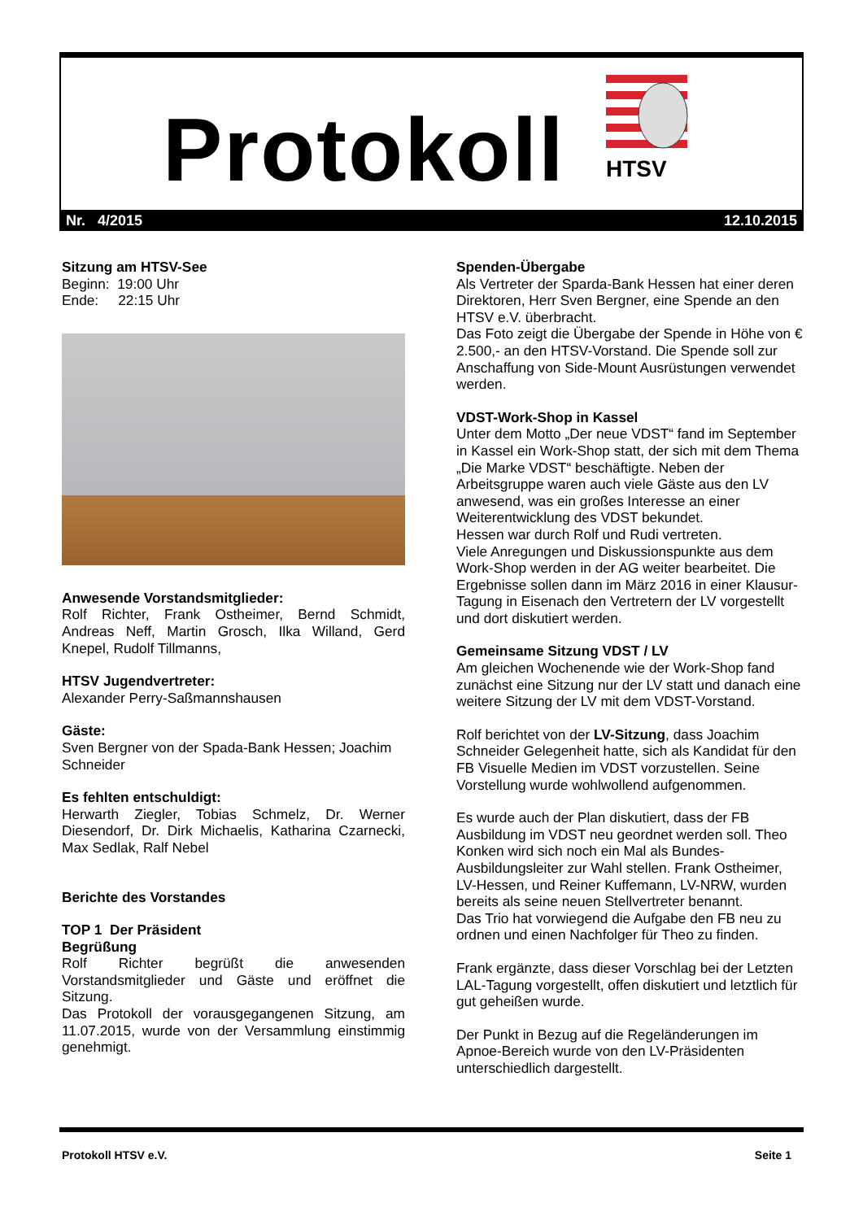Protokoll
HTSV
Nr. 4/2015 12.10.2015
Sitzung am HTSV-See
Beginn: 19:00 Uhr
Ende: 22:15 Uhr
Anwesende Vorstandsmitglieder:
Rolf Richter, Frank Ostheimer, Bernd Schmidt, Andreas Neff, Martin Grosch, Ilka Willand, Gerd Knepel, Rudolf Tillmanns,
HTSV Jugendvertreter:
Alexander Perry-Saßmannshausen
Gäste:
Sven Bergner von der Spada-Bank Hessen; Joachim Schneider
Es fehlten entschuldigt:
Herwarth Ziegler, Tobias Schmelz, Dr. Werner Diesendorf, Dr. Dirk Michaelis, Katharina Czarnecki, Max Sedlak, Ralf Nebel
Berichte des Vorstandes
TOP 1 Der Präsident
Begrüßung
Rolf Richter begrüßt die anwesenden Vorstandsmitglieder und Gäste und eröffnet die Sitzung.
Das Protokoll der vorausgegangenen Sitzung, am 11.07.2015, wurde von der Versammlung einstimmig genehmigt.
Spenden-Übergabe
Als Vertreter der Sparda-Bank Hessen hat einer deren Direktoren, Herr Sven Bergner, eine Spende an den HTSV e.V. überbracht.
Das Foto zeigt die Übergabe der Spende in Höhe von € 2.500,- an den HTSV-Vorstand. Die Spende soll zur Anschaffung von Side-Mount Ausrüstungen verwendet werden.
VDST-Work-Shop in Kassel
Unter dem Motto „Der neue VDST“ fand im September in Kassel ein Work-Shop statt, der sich mit dem Thema „Die Marke VDST“ beschäftigte. Neben der Arbeitsgruppe waren auch viele Gäste aus den LV anwesend, was ein großes Interesse an einer Weiterentwicklung des VDST bekundet.
Hessen war durch Rolf und Rudi vertreten.
Viele Anregungen und Diskussionspunkte aus dem Work-Shop werden in der AG weiter bearbeitet. Die Ergebnisse sollen dann im März 2016 in einer Klausur-Tagung in Eisenach den Vertretern der LV vorgestellt und dort diskutiert werden.
Gemeinsame Sitzung VDST / LV
Am gleichen Wochenende wie der Work-Shop fand zunächst eine Sitzung nur der LV statt und danach eine weitere Sitzung der LV mit dem VDST-Vorstand.
Rolf berichtet von der LV-Sitzung, dass Joachim Schneider Gelegenheit hatte, sich als Kandidat für den FB Visuelle Medien im VDST vorzustellen. Seine Vorstellung wurde wohlwollend aufgenommen.
Es wurde auch der Plan diskutiert, dass der FB Ausbildung im VDST neu geordnet werden soll. Theo Konken wird sich noch ein Mal als Bundes-Ausbildungsleiter zur Wahl stellen. Frank Ostheimer, LV-Hessen, und Reiner Kuffemann, LV-NRW, wurden bereits als seine neuen Stellvertreter benannt.
Das Trio hat vorwiegend die Aufgabe den FB neu zu ordnen und einen Nachfolger für Theo zu finden.
Frank ergänzte, dass dieser Vorschlag bei der Letzten LAL-Tagung vorgestellt, offen diskutiert und letztlich für gut geheißen wurde.
Der Punkt in Bezug auf die Regeländerungen im Apnoe-Bereich wurde von den LV-Präsidenten unterschiedlich dargestellt.
Protokoll HTSV e.V. Seite 1